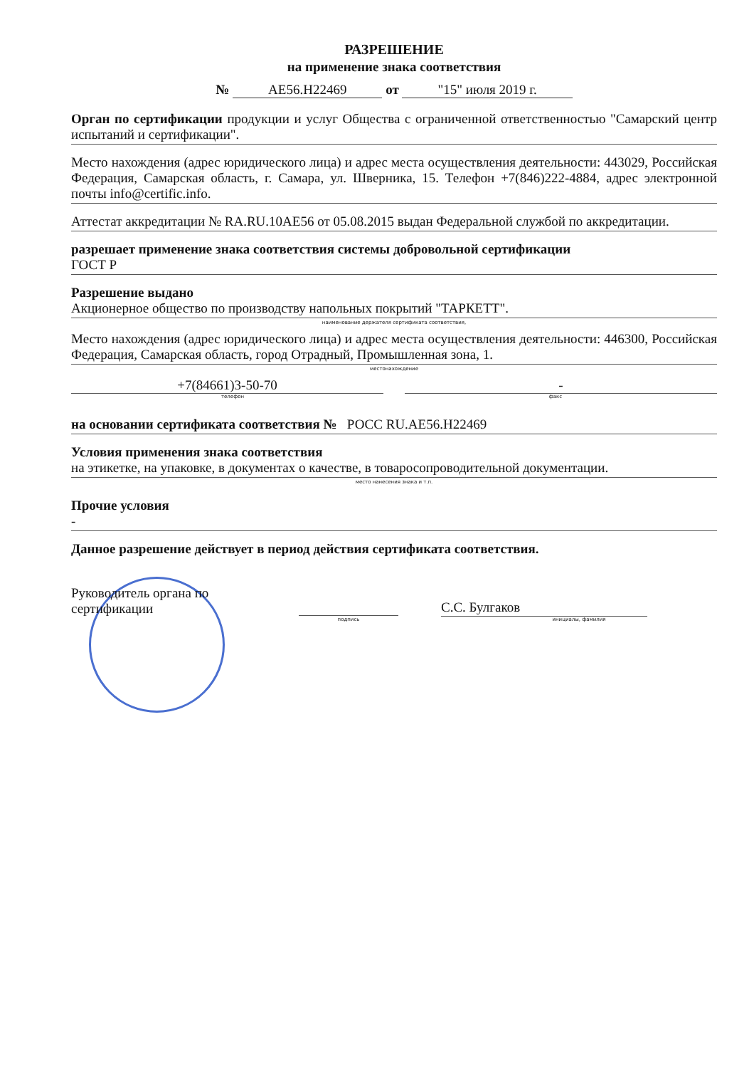РАЗРЕШЕНИЕ
на применение знака соответствия
№ АЕ56.Н22469 от "15" июля 2019 г.
Орган по сертификации продукции и услуг Общества с ограниченной ответственностью "Самарский центр испытаний и сертификации".
Место нахождения (адрес юридического лица) и адрес места осуществления деятельности: 443029, Российская Федерация, Самарская область, г. Самара, ул. Шверника, 15. Телефон +7(846)222-4884, адрес электронной почты info@certific.info.
Аттестат аккредитации № RA.RU.10АЕ56 от 05.08.2015 выдан Федеральной службой по аккредитации.
разрешает применение знака соответствия системы добровольной сертификации
ГОСТ Р
Разрешение выдано
Акционерное общество по производству напольных покрытий "ТАРКЕТТ".
наименование держателя сертификата соответствия,
Место нахождения (адрес юридического лица) и адрес места осуществления деятельности: 446300, Российская Федерация, Самарская область, город Отрадный, Промышленная зона, 1.
местонахождение
+7(84661)3-50-70 -
телефон факс
на основании сертификата соответствия № РОСС RU.АЕ56.Н22469
Условия применения знака соответствия
на этикетке, на упаковке, в документах о качестве, в товаросопроводительной документации.
место нанесения знака и т.п.
Прочие условия
-
Данное разрешение действует в период действия сертификата соответствия.
Руководитель органа по
сертификации
С.С. Булгаков
подпись инициалы, фамилия